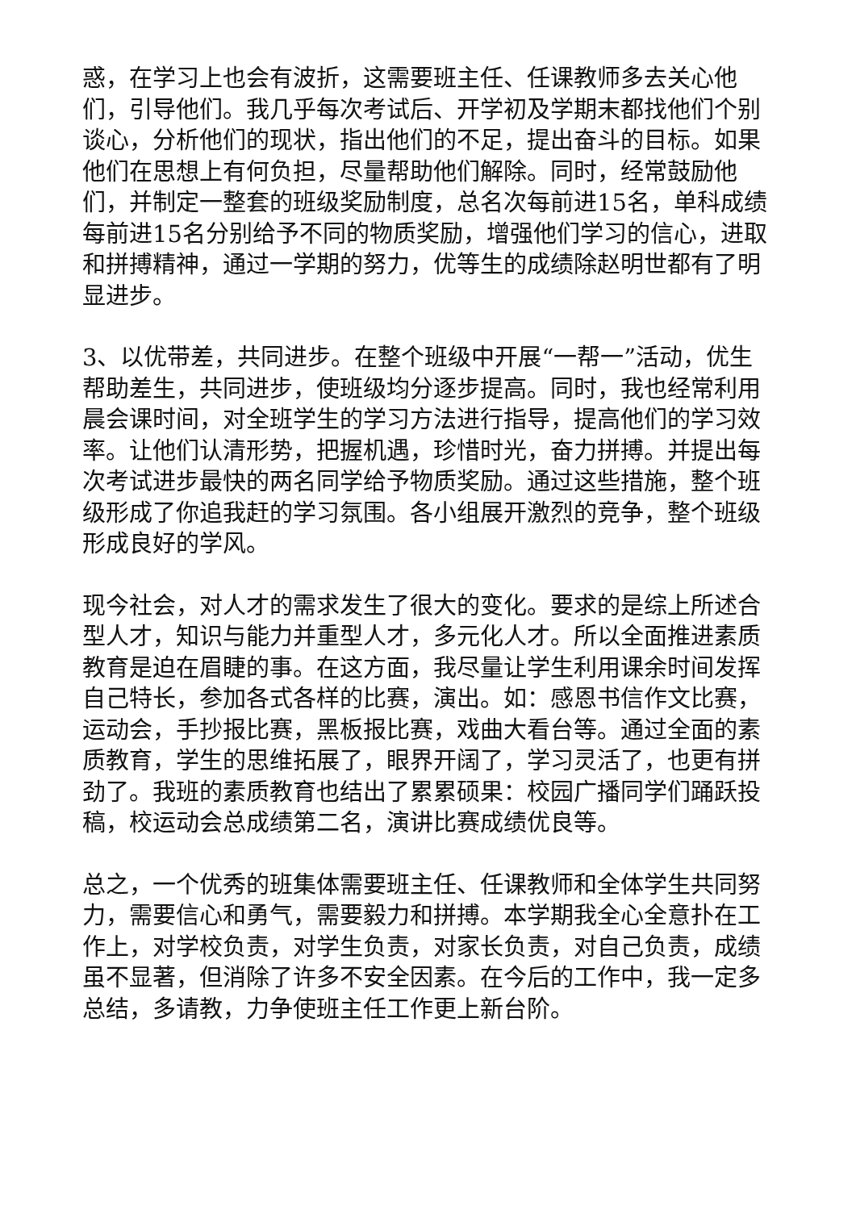惑，在学习上也会有波折，这需要班主任、任课教师多去关心他们，引导他们。我几乎每次考试后、开学初及学期末都找他们个别谈心，分析他们的现状，指出他们的不足，提出奋斗的目标。如果他们在思想上有何负担，尽量帮助他们解除。同时，经常鼓励他们，并制定一整套的班级奖励制度，总名次每前进15名，单科成绩每前进15名分别给予不同的物质奖励，增强他们学习的信心，进取和拼搏精神，通过一学期的努力，优等生的成绩除赵明世都有了明显进步。
3、以优带差，共同进步。在整个班级中开展“一帮一”活动，优生帮助差生，共同进步，使班级均分逐步提高。同时，我也经常利用晨会课时间，对全班学生的学习方法进行指导，提高他们的学习效率。让他们认清形势，把握机遇，珍惜时光，奋力拼搏。并提出每次考试进步最快的两名同学给予物质奖励。通过这些措施，整个班级形成了你追我赶的学习氛围。各小组展开激烈的竞争，整个班级形成良好的学风。
现今社会，对人才的需求发生了很大的变化。要求的是综上所述合型人才，知识与能力并重型人才，多元化人才。所以全面推进素质教育是迫在眉睫的事。在这方面，我尽量让学生利用课余时间发挥自己特长，参加各式各样的比赛，演出。如：感恩书信作文比赛，运动会，手抄报比赛，黑板报比赛，戏曲大看台等。通过全面的素质教育，学生的思维拓展了，眼界开阔了，学习灵活了，也更有拼劲了。我班的素质教育也结出了累累硕果：校园广播同学们踊跃投稿，校运动会总成绩第二名，演讲比赛成绩优良等。
总之，一个优秀的班集体需要班主任、任课教师和全体学生共同努力，需要信心和勇气，需要毅力和拼搏。本学期我全心全意扑在工作上，对学校负责，对学生负责，对家长负责，对自己负责，成绩虽不显著，但消除了许多不安全因素。在今后的工作中，我一定多总结，多请教，力争使班主任工作更上新台阶。